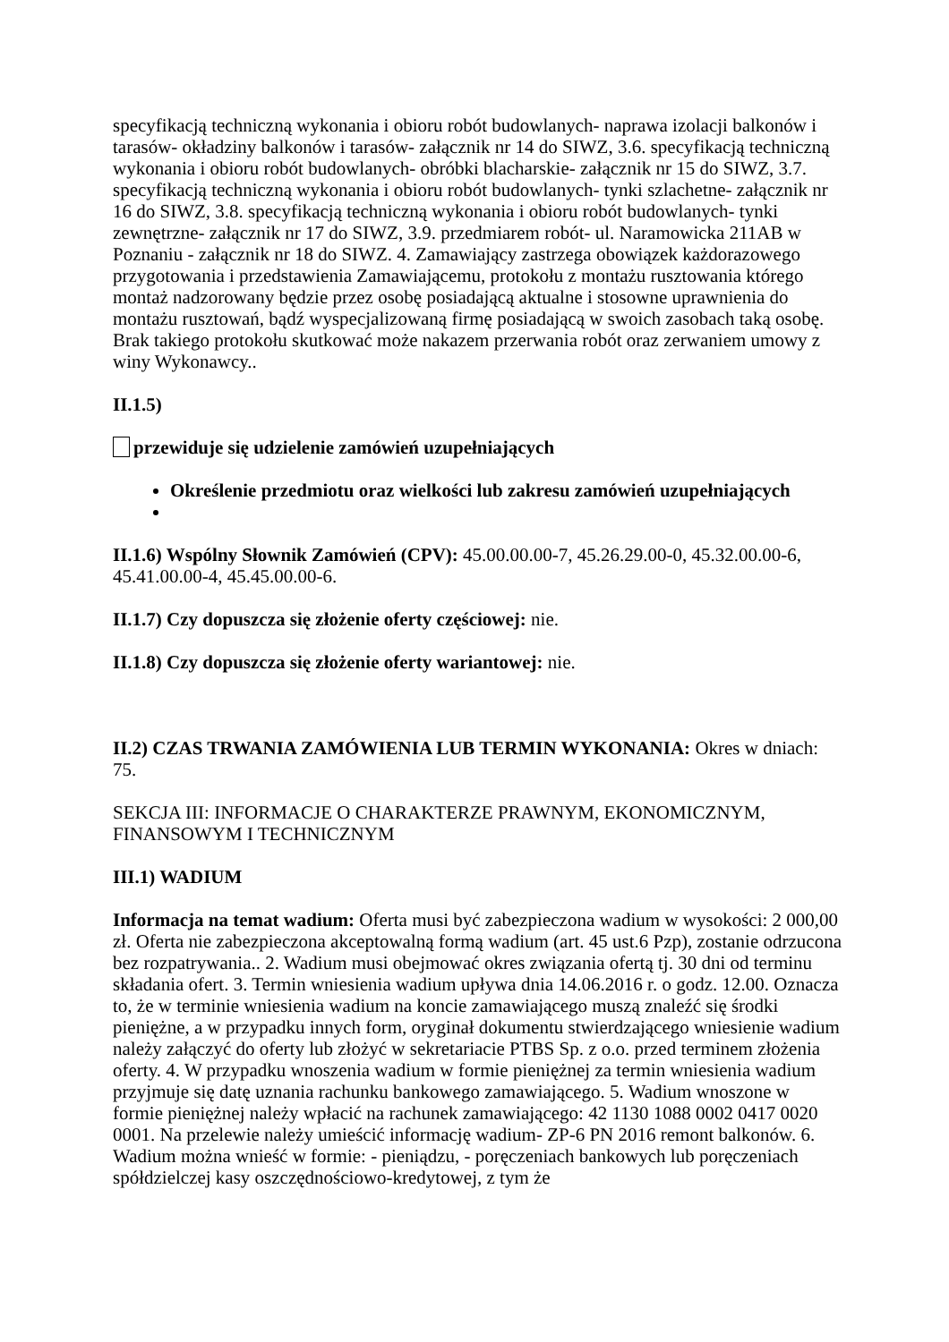specyfikacją techniczną wykonania i obioru robót budowlanych- naprawa izolacji balkonów i tarasów- okładziny balkonów i tarasów- załącznik nr 14 do SIWZ, 3.6. specyfikacją techniczną wykonania i obioru robót budowlanych- obróbki blacharskie- załącznik nr 15 do SIWZ, 3.7. specyfikacją techniczną wykonania i obioru robót budowlanych- tynki szlachetne- załącznik nr 16 do SIWZ, 3.8. specyfikacją techniczną wykonania i obioru robót budowlanych- tynki zewnętrzne- załącznik nr 17 do SIWZ, 3.9. przedmiarem robót- ul. Naramowicka 211AB w Poznaniu - załącznik nr 18 do SIWZ. 4. Zamawiający zastrzega obowiązek każdorazowego przygotowania i przedstawienia Zamawiającemu, protokołu z montażu rusztowania którego montaż nadzorowany będzie przez osobę posiadającą aktualne i stosowne uprawnienia do montażu rusztowań, bądź wyspecjalizowaną firmę posiadającą w swoich zasobach taką osobę. Brak takiego protokołu skutkować może nakazem przerwania robót oraz zerwaniem umowy z winy Wykonawcy..
II.1.5)
przewiduje się udzielenie zamówień uzupełniających
Określenie przedmiotu oraz wielkości lub zakresu zamówień uzupełniających
II.1.6) Wspólny Słownik Zamówień (CPV): 45.00.00.00-7, 45.26.29.00-0, 45.32.00.00-6, 45.41.00.00-4, 45.45.00.00-6.
II.1.7) Czy dopuszcza się złożenie oferty częściowej: nie.
II.1.8) Czy dopuszcza się złożenie oferty wariantowej: nie.
II.2) CZAS TRWANIA ZAMÓWIENIA LUB TERMIN WYKONANIA: Okres w dniach: 75.
SEKCJA III: INFORMACJE O CHARAKTERZE PRAWNYM, EKONOMICZNYM, FINANSOWYM I TECHNICZNYM
III.1) WADIUM
Informacja na temat wadium: Oferta musi być zabezpieczona wadium w wysokości: 2 000,00 zł. Oferta nie zabezpieczona akceptowalną formą wadium (art. 45 ust.6 Pzp), zostanie odrzucona bez rozpatrywania.. 2. Wadium musi obejmować okres związania ofertą tj. 30 dni od terminu składania ofert. 3. Termin wniesienia wadium upływa dnia 14.06.2016 r. o godz. 12.00. Oznacza to, że w terminie wniesienia wadium na koncie zamawiającego muszą znaleźć się środki pieniężne, a w przypadku innych form, oryginał dokumentu stwierdzającego wniesienie wadium należy załączyć do oferty lub złożyć w sekretariacie PTBS Sp. z o.o. przed terminem złożenia oferty. 4. W przypadku wnoszenia wadium w formie pieniężnej za termin wniesienia wadium przyjmuje się datę uznania rachunku bankowego zamawiającego. 5. Wadium wnoszone w formie pieniężnej należy wpłacić na rachunek zamawiającego: 42 1130 1088 0002 0417 0020 0001. Na przelewie należy umieścić informację wadium- ZP-6 PN 2016 remont balkonów. 6. Wadium można wnieść w formie: - pieniądzu, - poręczeniach bankowych lub poręczeniach spółdzielczej kasy oszczędnościowo-kredytowej, z tym że